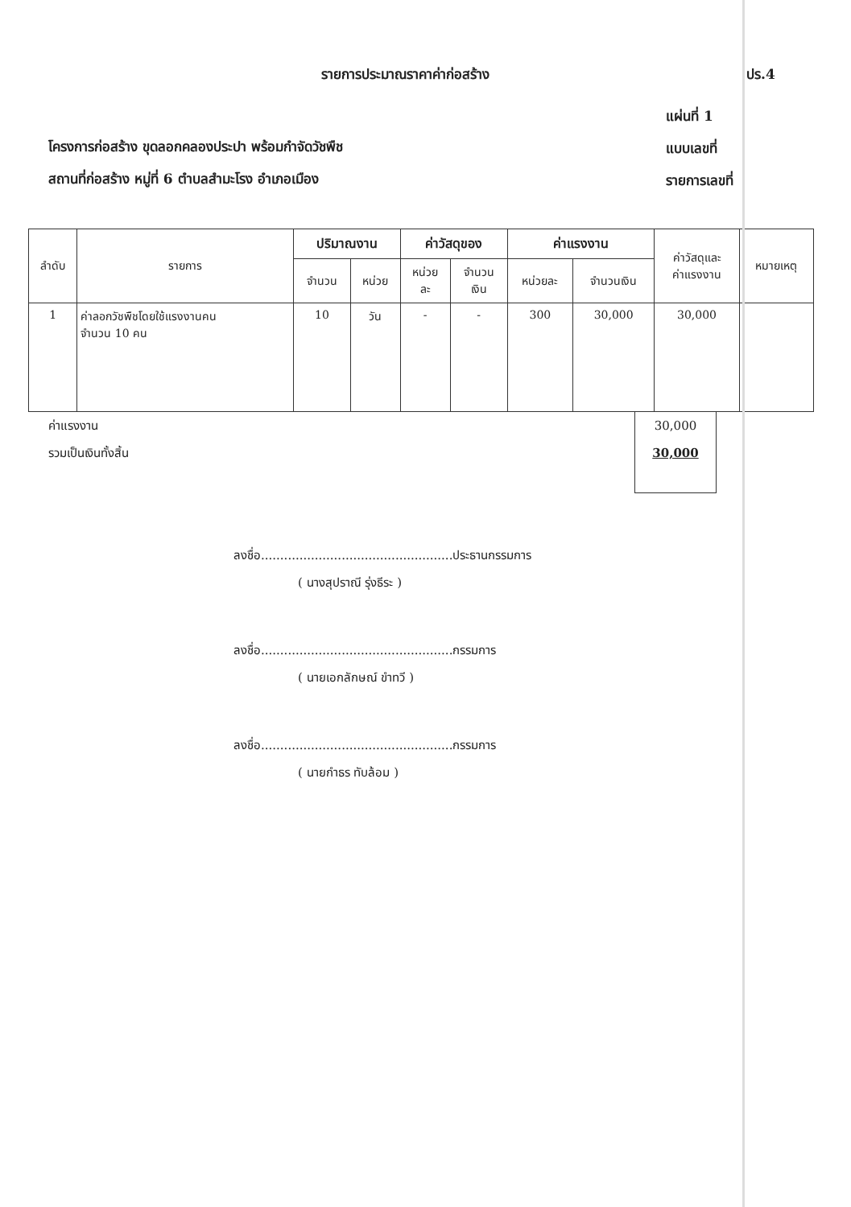รายการประมาณราคาค่าก่อสร้าง ปร.4
โครงการก่อสร้าง ขุดลอกคลองประปา พร้อมกำจัดวัชพืช
สถานที่ก่อสร้าง หมู่ที่ 6 ตำบลสำมะโรง อำเภอเมือง
แผ่นที่ 1
แบบเลขที่
รายการเลขที่
| ลำดับ | รายการ | ปริมาณงาน | | ค่าวัสดุของ | | ค่าแรงงาน | | ค่าวัสดุและ ค่าแรงงาน | หมายเหตุ |
| --- | --- | --- | --- | --- | --- | --- | --- | --- | --- |
| | | จำนวน | หน่วย | หน่วย ละ | จำนวน เงิน | หน่วยละ | จำนวนเงิน | | |
| 1 | ค่าลอกวัชพืชโดยใช้แรงงานคน จำนวน 10 คน | 10 | วัน | - | - | 300 | 30,000 | 30,000 | |
ค่าแรงงาน
รวมเป็นเงินทั้งสิ้น
30,000
30,000
ลงชื่อ..................................................ประธานกรรมการ
( นางสุปราณี รุ่งธีระ )
ลงชื่อ..................................................กรรมการ
( นายเอกลักษณ์ ขำทวี )
ลงชื่อ..................................................กรรมการ
( นายกำธร ทับล้อม )